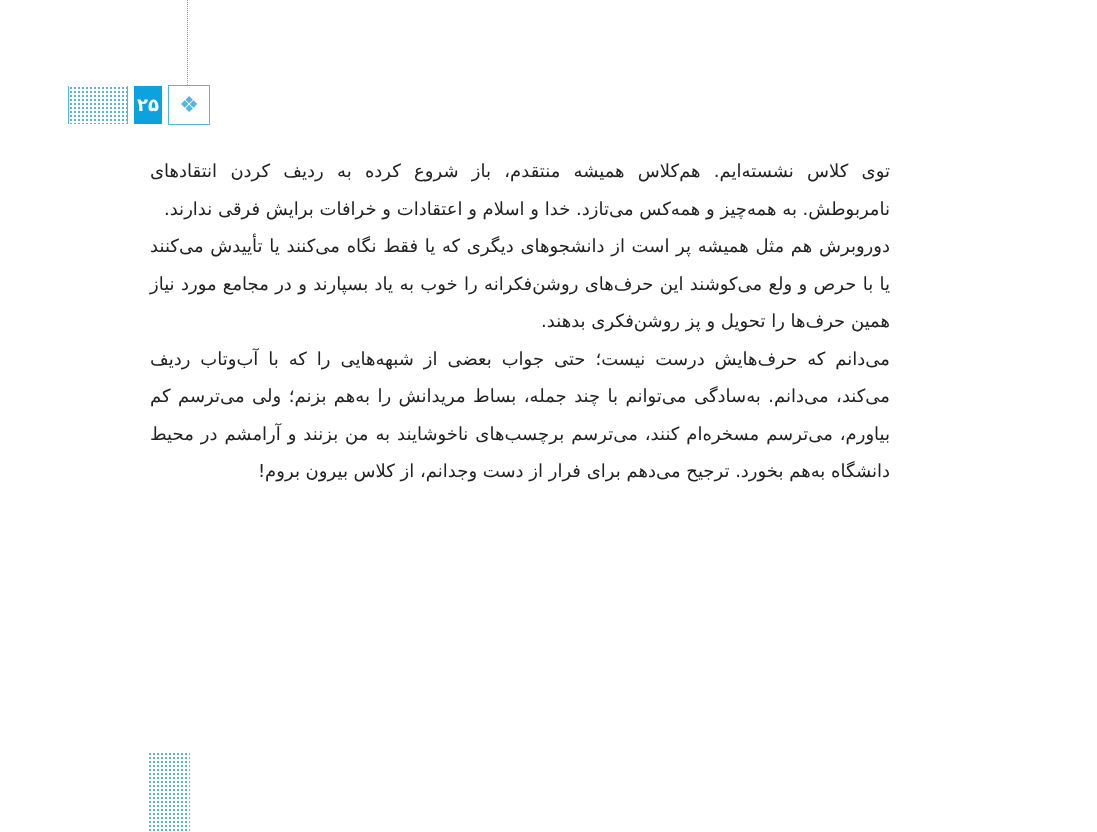۲۵
❖
توی کلاس نشسته‌ایم. هم‌کلاس همیشه منتقدم، باز شروع کرده به ردیف کردن انتقادهای نامربوطش. به همه‌چیز و همه‌کس می‌تازد. خدا و اسلام و اعتقادات و خرافات برایش فرقی ندارند.
دوروبرش هم مثل همیشه پر است از دانشجوهای دیگری که یا فقط نگاه می‌کنند یا تأییدش می‌کنند یا با حرص و ولع می‌کوشند این حرف‌های روشن‌فکرانه را خوب به یاد بسپارند و در مجامع مورد نیاز همین حرف‌ها را تحویل و پز روشن‌فکری بدهند.
می‌دانم که حرف‌هایش درست نیست؛ حتی جواب بعضی از شبهه‌هایی را که با آب‌وتاب ردیف می‌کند، می‌دانم. به‌سادگی می‌توانم با چند جمله، بساط مریدانش را به‌هم بزنم؛ ولی می‌ترسم کم بیاورم، می‌ترسم مسخره‌ام کنند، می‌ترسم برچسب‌های ناخوشایند به من بزنند و آرامشم در محیط دانشگاه به‌هم بخورد. ترجیح می‌دهم برای فرار از دست وجدانم، از کلاس بیرون بروم!